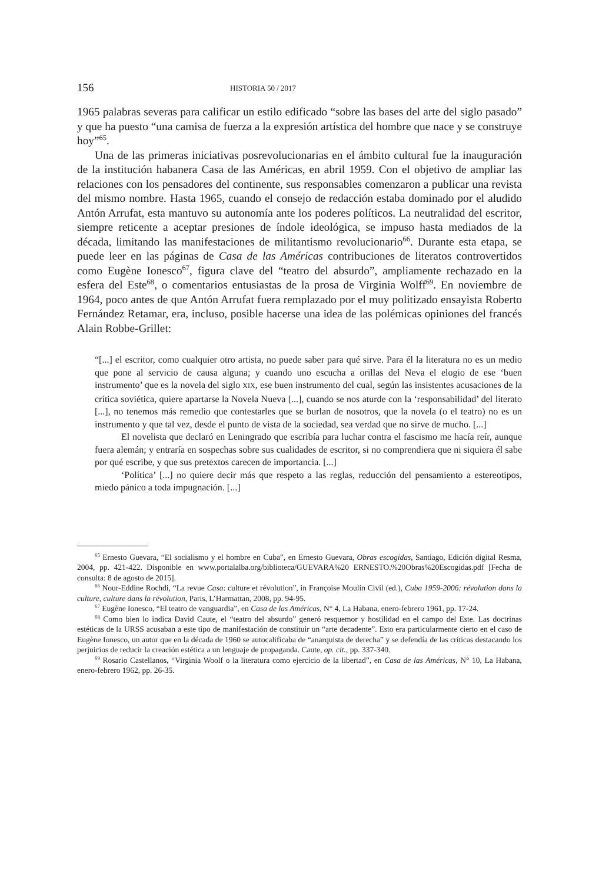156 HISTORIA 50 / 2017
1965 palabras severas para calificar un estilo edificado “sobre las bases del arte del siglo pasado” y que ha puesto “una camisa de fuerza a la expresión artística del hombre que nace y se construye hoy”<sup>65</sup>.
Una de las primeras iniciativas posrevolucionarias en el ámbito cultural fue la inauguración de la institución habanera Casa de las Américas, en abril 1959. Con el objetivo de ampliar las relaciones con los pensadores del continente, sus responsables comenzaron a publicar una revista del mismo nombre. Hasta 1965, cuando el consejo de redacción estaba dominado por el aludido Antón Arrufat, esta mantuvo su autonomía ante los poderes políticos. La neutralidad del escritor, siempre reticente a aceptar presiones de índole ideológica, se impuso hasta mediados de la década, limitando las manifestaciones de militantismo revolucionario<sup>66</sup>. Durante esta etapa, se puede leer en las páginas de Casa de las Américas contribuciones de literatos controvertidos como Eugène Ionesco<sup>67</sup>, figura clave del “teatro del absurdo”, ampliamente rechazado en la esfera del Este<sup>68</sup>, o comentarios entusiastas de la prosa de Virginia Wolff<sup>69</sup>. En noviembre de 1964, poco antes de que Antón Arrufat fuera remplazado por el muy politizado ensayista Roberto Fernández Retamar, era, incluso, posible hacerse una idea de las polémicas opiniones del francés Alain Robbe-Grillet:
“[...] el escritor, como cualquier otro artista, no puede saber para qué sirve. Para él la literatura no es un medio que pone al servicio de causa alguna; y cuando uno escucha a orillas del Neva el elogio de ese ‘buen instrumento’ que es la novela del siglo XIX, ese buen instrumento del cual, según las insistentes acusaciones de la crítica soviética, quiere apartarse la Novela Nueva [...], cuando se nos aturde con la ‘responsabilidad’ del literato [...], no tenemos más remedio que contestarles que se burlan de nosotros, que la novela (o el teatro) no es un instrumento y que tal vez, desde el punto de vista de la sociedad, sea verdad que no sirve de mucho. [...]
El novelista que declaró en Leningrado que escribía para luchar contra el fascismo me hacía reír, aunque fuera alemán; y entraría en sospechas sobre sus cualidades de escritor, si no comprendiera que ni siquiera él sabe por qué escribe, y que sus pretextos carecen de importancia. [...]
‘Política’ [...] no quiere decir más que respeto a las reglas, reducción del pensamiento a estereotipos, miedo pánico a toda impugnación. [...]
<sup>65</sup> Ernesto Guevara, “El socialismo y el hombre en Cuba”, en Ernesto Guevara, Obras escogidas, Santiago, Edición digital Resma, 2004, pp. 421-422. Disponible en www.portalalba.org/biblioteca/GUEVARA%20 ERNESTO.%20Obras%20Escogidas.pdf [Fecha de consulta: 8 de agosto de 2015].
<sup>66</sup> Nour-Eddine Rochdi, “La revue Casa: culture et révolution”, in Françoise Moulin Civil (ed.), Cuba 1959-2006: révolution dans la culture, culture dans la révolution, Paris, L’Harmattan, 2008, pp. 94-95.
<sup>67</sup> Eugène Ionesco, “El teatro de vanguardia”, en Casa de las Américas, N° 4, La Habana, enero-febrero 1961, pp. 17-24.
<sup>68</sup> Como bien lo indica David Caute, el “teatro del absurdo” generó resquemor y hostilidad en el campo del Este. Las doctrinas estéticas de la URSS acusaban a este tipo de manifestación de constituir un “arte decadente”. Esto era particularmente cierto en el caso de Eugène Ionesco, un autor que en la década de 1960 se autocalificaba de “anarquista de derecha” y se defendía de las críticas destacando los perjuicios de reducir la creación estética a un lenguaje de propaganda. Caute, op. cit., pp. 337-340.
<sup>69</sup> Rosario Castellanos, “Virginia Woolf o la literatura como ejercicio de la libertad”, en Casa de las Américas, N° 10, La Habana, enero-febrero 1962, pp. 26-35.